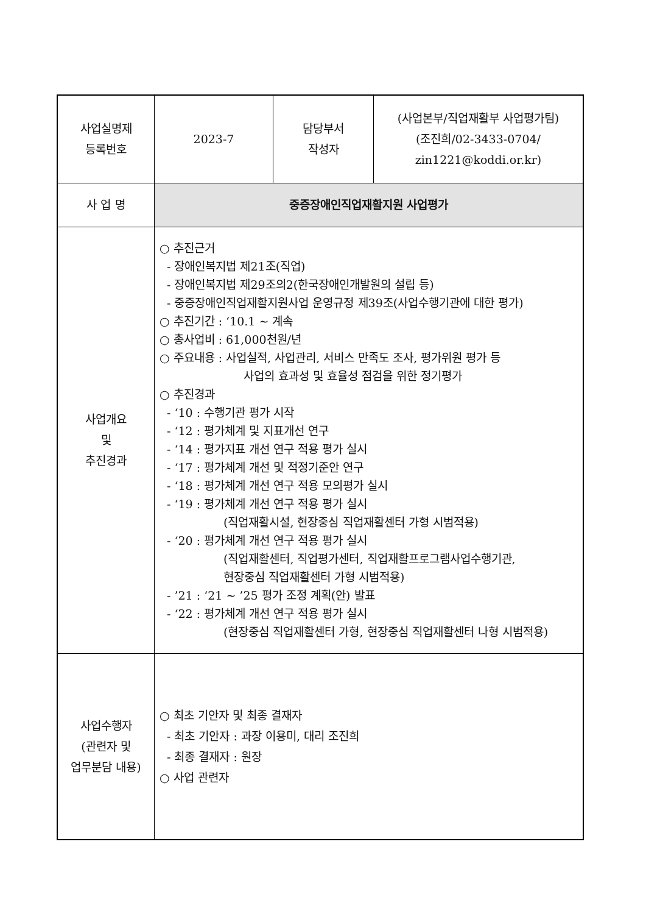| 사업실명제 등록번호 | 2023-7 | 담당부서 작성자 | (사업본부/직업재활부 사업평가팀) (조진희/02-3433-0704/ zin1221@koddi.or.kr) |
| 사 업 명 | 중증장애인직업재활지원 사업평가 | | |
| 사업개요 및 추진경과 | ○ 추진근거 - 장애인복지법 제21조(직업) - 장애인복지법 제29조의2(한국장애인개발원의 설립 등) - 중증장애인직업재활지원사업 운영규정 제39조(사업수행기관에 대한 평가) ○ 추진기간 : ‘10.1 ~ 계속 ○ 총사업비 : 61,000천원/년 ○ 주요내용 : 사업실적, 사업관리, 서비스 만족도 조사, 평가위원 평가 등 사업의 효과성 및 효율성 점검을 위한 정기평가 ○ 추진경과 - ‘10 : 수행기관 평가 시작 - ‘12 : 평가체계 및 지표개선 연구 - ‘14 : 평가지표 개선 연구 적용 평가 실시 - ‘17 : 평가체계 개선 및 적정기준안 연구 - ‘18 : 평가체계 개선 연구 적용 모의평가 실시 - ‘19 : 평가체계 개선 연구 적용 평가 실시 (직업재활시설, 현장중심 직업재활센터 가형 시범적용) - ‘20 : 평가체계 개선 연구 적용 평가 실시 (직업재활센터, 직업평가센터, 직업재활프로그램사업수행기관, 현장중심 직업재활센터 가형 시범적용) - ’21 : ‘21 ~ ’25 평가 조정 계획(안) 발표 - ‘22 : 평가체계 개선 연구 적용 평가 실시 (현장중심 직업재활센터 가형, 현장중심 직업재활센터 나형 시범적용) | | |
| 사업수행자 (관련자 및 업무분담 내용) | ○ 최초 기안자 및 최종 결재자 - 최초 기안자 : 과장 이용미, 대리 조진희 - 최종 결재자 : 원장 ○ 사업 관련자 | | |